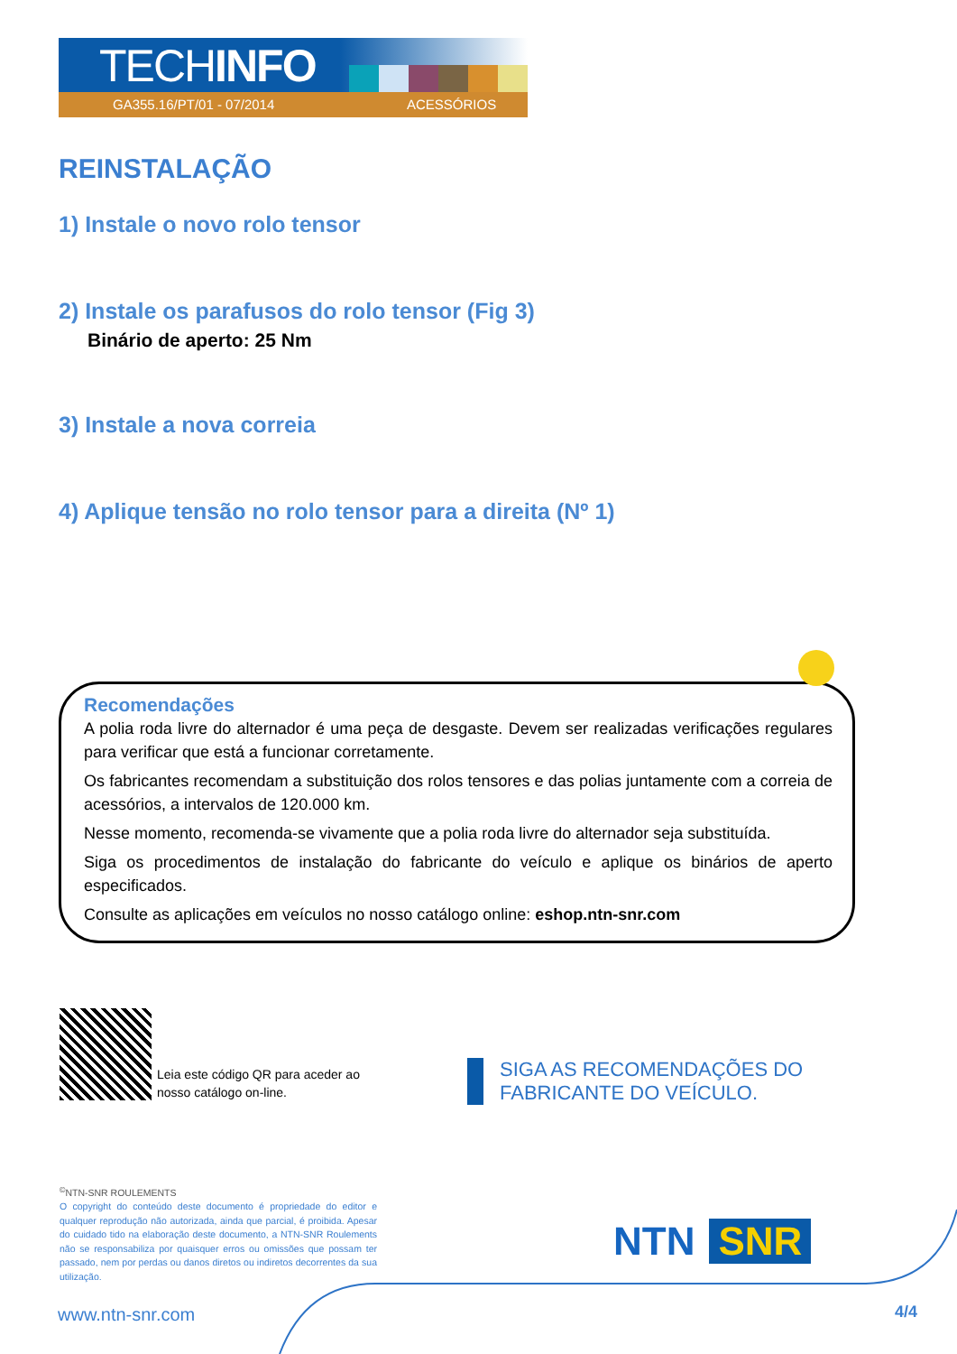TECHINFO
GA355.16/PT/01 - 07/2014 ACESSÓRIOS
REINSTALAÇÃO
1) Instale o novo rolo tensor
2) Instale os parafusos do rolo tensor (Fig 3)
Binário de aperto: 25 Nm
3) Instale a nova correia
4) Aplique tensão no rolo tensor para a direita (Nº 1)
Recomendações
A polia roda livre do alternador é uma peça de desgaste. Devem ser realizadas verificações regulares para verificar que está a funcionar corretamente.
Os fabricantes recomendam a substituição dos rolos tensores e das polias juntamente com a correia de acessórios, a intervalos de 120.000 km.
Nesse momento, recomenda-se vivamente que a polia roda livre do alternador seja substituída.
Siga os procedimentos de instalação do fabricante do veículo e aplique os binários de aperto especificados.
Consulte as aplicações em veículos no nosso catálogo online: eshop.ntn-snr.com
Leia este código QR para aceder ao
nosso catálogo on-line.
SIGA AS RECOMENDAÇÕES DO
FABRICANTE DO VEÍCULO.
<sup>©</sup>NTN-SNR ROULEMENTS
O copyright do conteúdo deste documento é propriedade do editor e qualquer reprodução não autorizada, ainda que parcial, é proibida. Apesar do cuidado tido na elaboração deste documento, a NTN-SNR Roulements não se responsabiliza por quaisquer erros ou omissões que possam ter passado, nem por perdas ou danos diretos ou indiretos decorrentes da sua utilização.
NTN SNR
www.ntn-snr.com 4/4